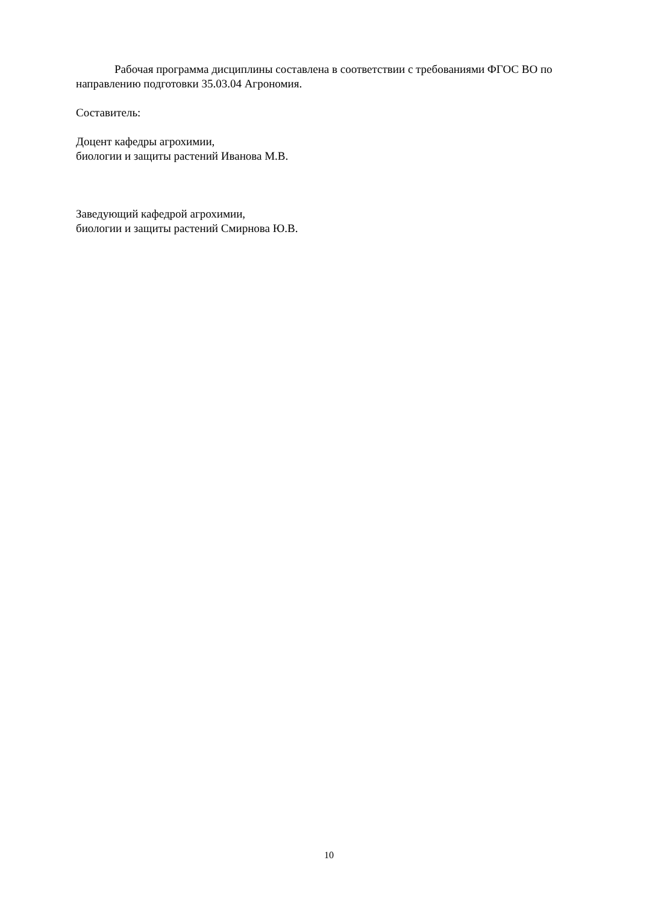Рабочая программа дисциплины составлена в соответствии с требованиями ФГОС ВО по направлению подготовки 35.03.04 Агрономия.
Составитель:
Доцент кафедры агрохимии,
биологии и защиты растений Иванова М.В.
Заведующий кафедрой агрохимии,
биологии и защиты растений Смирнова Ю.В.
10